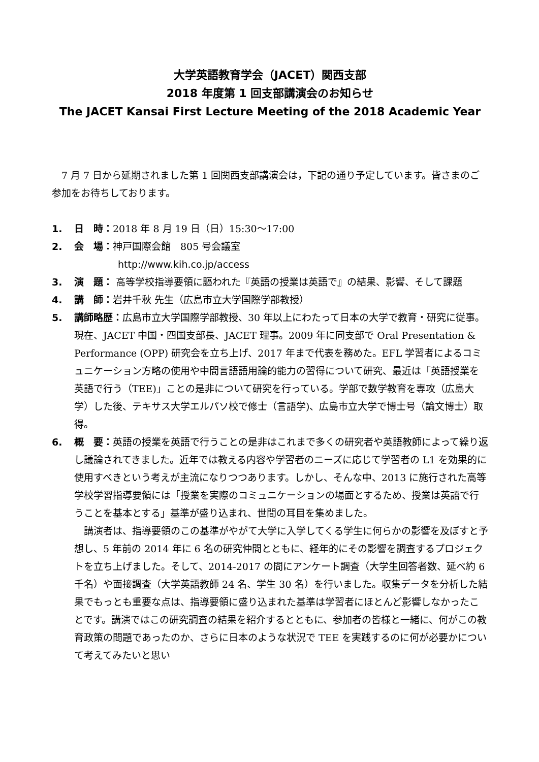大学英語教育学会（JACET）関西支部
2018 年度第 1 回支部講演会のお知らせ
The JACET Kansai First Lecture Meeting of the 2018 Academic Year
7 月 7 日から延期されました第 1 回関西支部講演会は，下記の通り予定しています。皆さまのご参加をお待ちしております。
1. 日　時：2018 年 8 月 19 日（日）15:30～17:00
2. 会　場：神戸国際会館　805 号会議室
http://www.kih.co.jp/access
3. 演　題： 高等学校指導要領に謳われた『英語の授業は英語で』の結果、影響、そして課題
4. 講　師：岩井千秋 先生（広島市立大学国際学部教授）
5. 講師略歴：広島市立大学国際学部教授、30 年以上にわたって日本の大学で教育・研究に従事。現在、JACET 中国・四国支部長、JACET 理事。2009 年に同支部で Oral Presentation & Performance (OPP) 研究会を立ち上げ、2017 年まで代表を務めた。EFL 学習者によるコミュニケーション方略の使用や中間言語語用論的能力の習得について研究、最近は「英語授業を英語で行う（TEE)」ことの是非について研究を行っている。学部で数学教育を専攻（広島大学）した後、テキサス大学エルパソ校で修士（言語学)、広島市立大学で博士号（論文博士）取得。
6. 概　要：英語の授業を英語で行うことの是非はこれまで多くの研究者や英語教師によって繰り返し議論されてきました。近年では教える内容や学習者のニーズに応じて学習者の L1 を効果的に使用すべきという考えが主流になりつつあります。しかし、そんな中、2013 に施行された高等学校学習指導要領には「授業を実際のコミュニケーションの場面とするため、授業は英語で行うことを基本とする」基準が盛り込まれ、世間の耳目を集めました。
講演者は、指導要領のこの基準がやがて大学に入学してくる学生に何らかの影響を及ぼすと予想し、5 年前の 2014 年に 6 名の研究仲間とともに、経年的にその影響を調査するプロジェクトを立ち上げました。そして、2014-2017 の間にアンケート調査（大学生回答者数、延べ約 6 千名）や面接調査（大学英語教師 24 名、学生 30 名）を行いました。収集データを分析した結果でもっとも重要な点は、指導要領に盛り込まれた基準は学習者にほとんど影響しなかったことです。講演ではこの研究調査の結果を紹介するとともに、参加者の皆様と一緒に、何がこの教育政策の問題であったのか、さらに日本のような状況で TEE を実践するのに何が必要かについて考えてみたいと思い